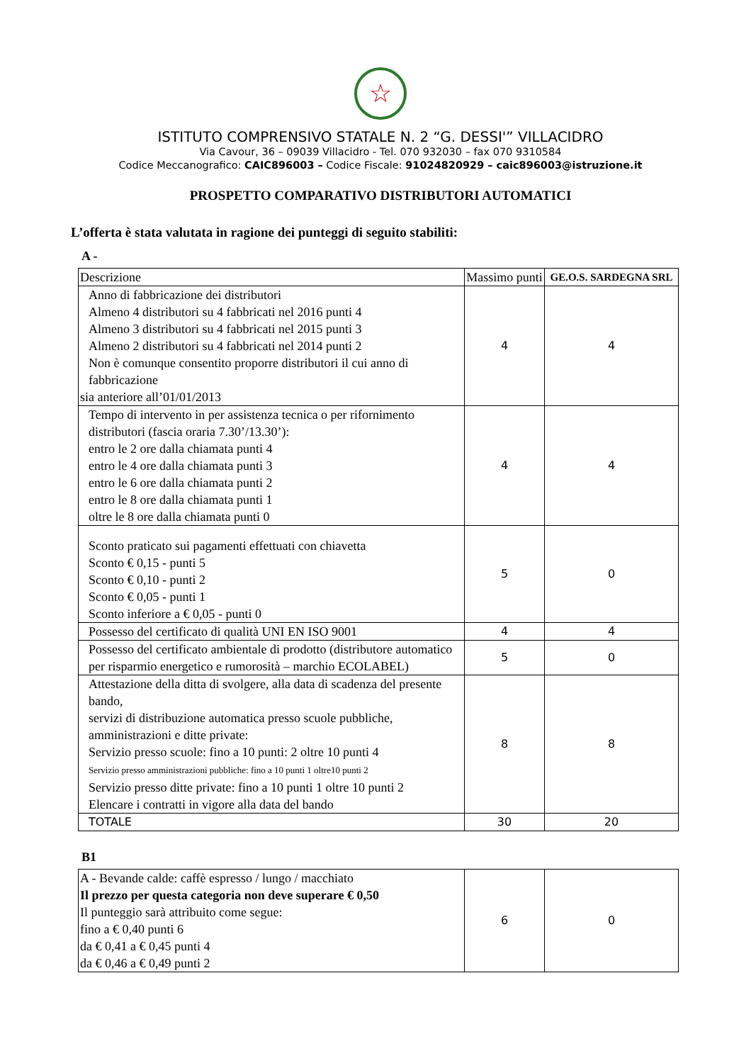☆
ISTITUTO COMPRENSIVO STATALE N. 2 “G. DESSI'” VILLACIDRO
Via Cavour, 36 – 09039 Villacidro - Tel. 070 932030 – fax 070 9310584
Codice Meccanografico: CAIC896003 – Codice Fiscale: 91024820929 – caic896003@istruzione.it
PROSPETTO COMPARATIVO DISTRIBUTORI AUTOMATICI
L’offerta è stata valutata in ragione dei punteggi di seguito stabiliti:
A -
| Descrizione | Massimo punti | GE.O.S. SARDEGNA SRL |
| --- | --- | --- |
| Anno di fabbricazione dei distributori Almeno 4 distributori su 4 fabbricati nel 2016 punti 4 Almeno 3 distributori su 4 fabbricati nel 2015 punti 3 Almeno 2 distributori su 4 fabbricati nel 2014 punti 2 Non è comunque consentito proporre distributori il cui anno di fabbricazione sia anteriore all’01/01/2013 | 4 | 4 |
| Tempo di intervento in per assistenza tecnica o per rifornimento distributori (fascia oraria 7.30’/13.30’): entro le 2 ore dalla chiamata punti 4 entro le 4 ore dalla chiamata punti 3 entro le 6 ore dalla chiamata punti 2 entro le 8 ore dalla chiamata punti 1 oltre le 8 ore dalla chiamata punti 0 | 4 | 4 |
| Sconto praticato sui pagamenti effettuati con chiavetta Sconto € 0,15 - punti 5 Sconto € 0,10 - punti 2 Sconto € 0,05 - punti 1 Sconto inferiore a € 0,05 - punti 0 | 5 | 0 |
| Possesso del certificato di qualità UNI EN ISO 9001 | 4 | 4 |
| Possesso del certificato ambientale di prodotto (distributore automatico per risparmio energetico e rumorosità – marchio ECOLABEL) | 5 | 0 |
| Attestazione della ditta di svolgere, alla data di scadenza del presente bando, servizi di distribuzione automatica presso scuole pubbliche, amministrazioni e ditte private: Servizio presso scuole: fino a 10 punti: 2 oltre 10 punti 4 Servizio presso amministrazioni pubbliche: fino a 10 punti 1 oltre10 punti 2 Servizio presso ditte private: fino a 10 punti 1 oltre 10 punti 2 Elencare i contratti in vigore alla data del bando | 8 | 8 |
| TOTALE | 30 | 20 |
B1
| A - Bevande calde: caffè espresso / lungo / macchiato Il prezzo per questa categoria non deve superare € 0,50 Il punteggio sarà attribuito come segue: fino a € 0,40 punti 6 da € 0,41 a € 0,45 punti 4 da € 0,46 a € 0,49 punti 2 | 6 | 0 |